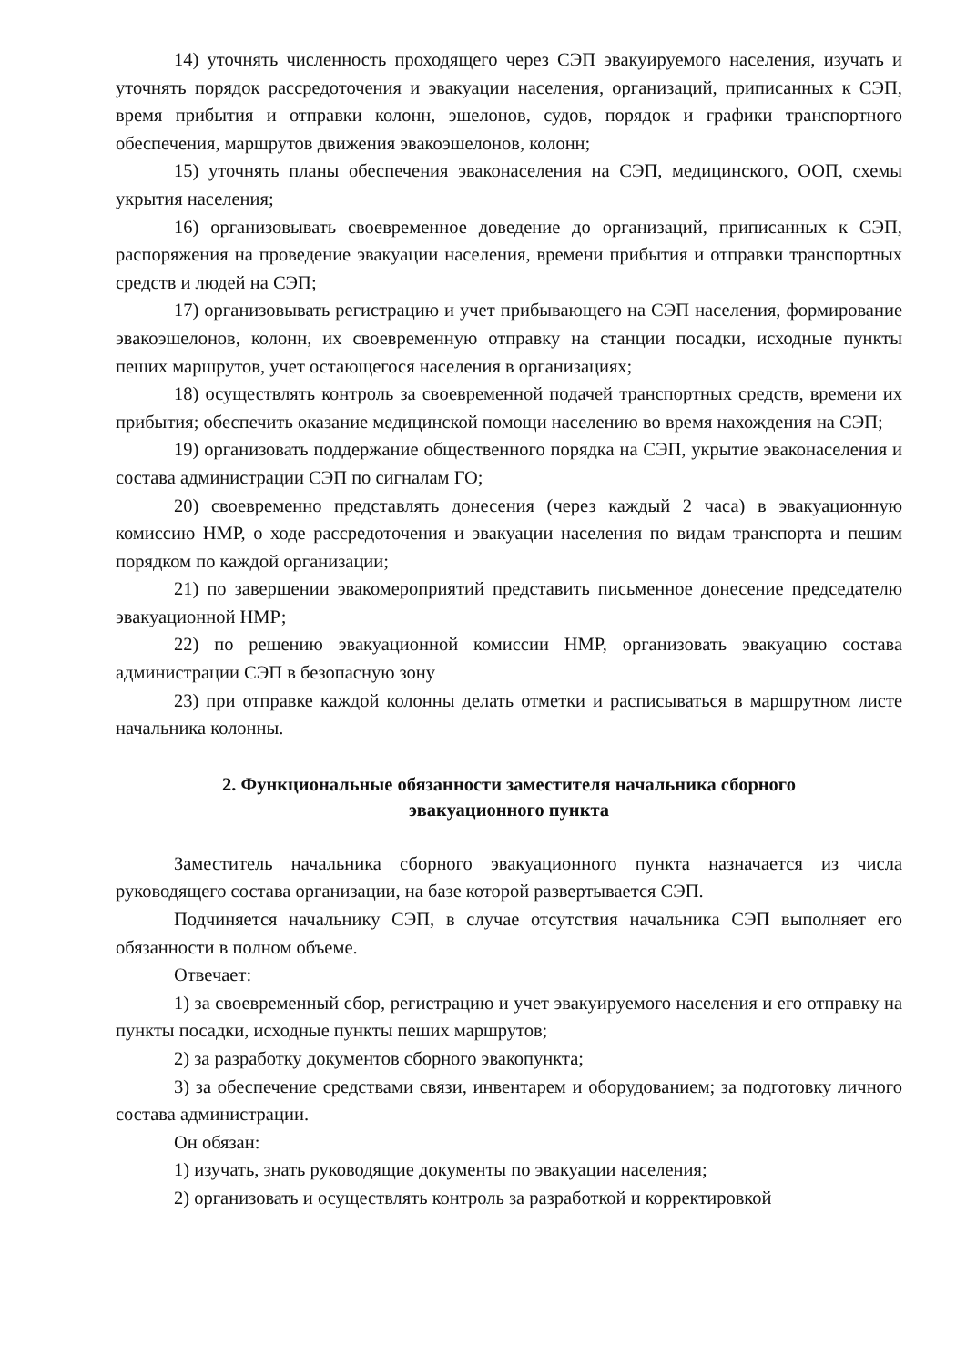14) уточнять численность проходящего через СЭП эвакуируемого населения, изучать и уточнять порядок рассредоточения и эвакуации населения, организаций, приписанных к СЭП, время прибытия и отправки колонн, эшелонов, судов, порядок и графики транспортного обеспечения, маршрутов движения эвакоэшелонов, колонн;
15) уточнять планы обеспечения эваконаселения на СЭП, медицинского, ООП, схемы укрытия населения;
16) организовывать своевременное доведение до организаций, приписанных к СЭП, распоряжения на проведение эвакуации населения, времени прибытия и отправки транспортных средств и людей на СЭП;
17) организовывать регистрацию и учет прибывающего на СЭП населения, формирование эвакоэшелонов, колонн, их своевременную отправку на станции посадки, исходные пункты пеших маршрутов, учет остающегося населения в организациях;
18) осуществлять контроль за своевременной подачей транспортных средств, времени их прибытия; обеспечить оказание медицинской помощи населению во время нахождения на СЭП;
19) организовать поддержание общественного порядка на СЭП, укрытие эваконаселения и состава администрации СЭП по сигналам ГО;
20) своевременно представлять донесения (через каждый 2 часа) в эвакуационную комиссию НМР, о ходе рассредоточения и эвакуации населения по видам транспорта и пешим порядком по каждой организации;
21) по завершении эвакомероприятий представить письменное донесение председателю эвакуационной НМР;
22) по решению эвакуационной комиссии НМР, организовать эвакуацию состава администрации СЭП в безопасную зону
23) при отправке каждой колонны делать отметки и расписываться в маршрутном листе начальника колонны.
2. Функциональные обязанности заместителя начальника сборного
эвакуационного пункта
Заместитель начальника сборного эвакуационного пункта назначается из числа руководящего состава организации, на базе которой развертывается СЭП.
Подчиняется начальнику СЭП, в случае отсутствия начальника СЭП выполняет его обязанности в полном объеме.
Отвечает:
1) за своевременный сбор, регистрацию и учет эвакуируемого населения и его отправку на пункты посадки, исходные пункты пеших маршрутов;
2) за разработку документов сборного эвакопункта;
3) за обеспечение средствами связи, инвентарем и оборудованием; за подготовку личного состава администрации.
Он обязан:
1) изучать, знать руководящие документы по эвакуации населения;
2) организовать и осуществлять контроль за разработкой и корректировкой